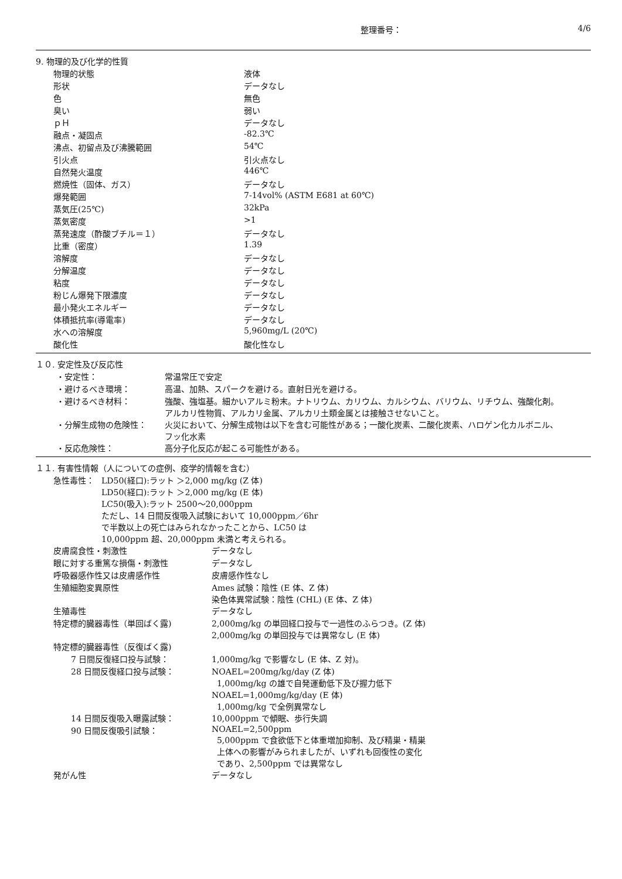整理番号： 4/6
9. 物理的及び化学的性質
| 物理的状態 | 液体 |
| 形状 | データなし |
| 色 | 無色 |
| 臭い | 弱い |
| ｐＨ | データなし |
| 融点・凝固点 | -82.3℃ |
| 沸点、初留点及び沸騰範囲 | 54℃ |
| 引火点 | 引火点なし |
| 自然発火温度 | 446℃ |
| 燃焼性（固体、ガス） | データなし |
| 爆発範囲 | 7-14vol% (ASTM E681 at 60℃) |
| 蒸気圧(25℃) | 32kPa |
| 蒸気密度 | >1 |
| 蒸発速度（酢酸ブチル＝１） | データなし |
| 比重（密度） | 1.39 |
| 溶解度 | データなし |
| 分解温度 | データなし |
| 粘度 | データなし |
| 粉じん爆発下限濃度 | データなし |
| 最小発火エネルギー | データなし |
| 体積抵抗率(導電率) | データなし |
| 水への溶解度 | 5,960mg/L (20℃) |
| 酸化性 | 酸化性なし |
１０. 安定性及び反応性
| ・安定性： | 常温常圧で安定 |
| ・避けるべき環境： | 高温、加熱、スパークを避ける。直射日光を避ける。 |
| ・避けるべき材料： | 強酸、強塩基。細かいアルミ粉末。ナトリウム、カリウム、カルシウム、バリウム、リチウム、強酸化剤。 アルカリ性物質、アルカリ金属、アルカリ土類金属とは接触させないこと。 |
| ・分解生成物の危険性： | 火災において、分解生成物は以下を含む可能性がある；一酸化炭素、二酸化炭素、ハロゲン化カルボニル、 フッ化水素 |
| ・反応危険性： | 高分子化反応が起こる可能性がある。 |
１１. 有害性情報（人についての症例、疫学的情報を含む）
| 急性毒性： | LD50(経口):ラット ＞2,000 mg/kg (Z 体) LD50(経口):ラット ＞2,000 mg/kg (E 体) LC50(吸入):ラット 2500～20,000ppm ただし、14 日間反復吸入試験において 10,000ppm／6hr で半数以上の死亡はみられなかったことから、LC50 は 10,000ppm 超、20,000ppm 未満と考えられる。 |
| 皮膚腐食性・刺激性 | データなし |
| 眼に対する重篤な損傷・刺激性 | データなし |
| 呼吸器感作性又は皮膚感作性 | 皮膚感作性なし |
| 生殖細胞変異原性 | Ames 試験：陰性 (E 体、Z 体) 染色体異常試験：陰性 (CHL) (E 体、Z 体) |
| 生殖毒性 | データなし |
| 特定標的臓器毒性（単回ばく露) | 2,000mg/kg の単回経口投与で一過性のふらつき。(Z 体) 2,000mg/kg の単回投与では異常なし (E 体) |
| 特定標的臓器毒性（反復ばく露) | |
| 7 日間反復経口投与試験： | 1,000mg/kg で影響なし (E 体、Z 対)。 |
| 28 日間反復経口投与試験： | NOAEL=200mg/kg/day (Z 体) 1,000mg/kg の雄で自発運動低下及び握力低下 NOAEL=1,000mg/kg/day (E 体) 1,000mg/kg で全例異常なし |
| 14 日間反復吸入曝露試験： | 10,000ppm で傾眠、歩行失調 |
| 90 日間反復吸引試験： | NOAEL=2,500ppm 5,000ppm で食欲低下と体重増加抑制、及び精巣・精巣 上体への影響がみられましたが、いずれも回復性の変化 であり、2,500ppm では異常なし |
| 発がん性 | データなし |